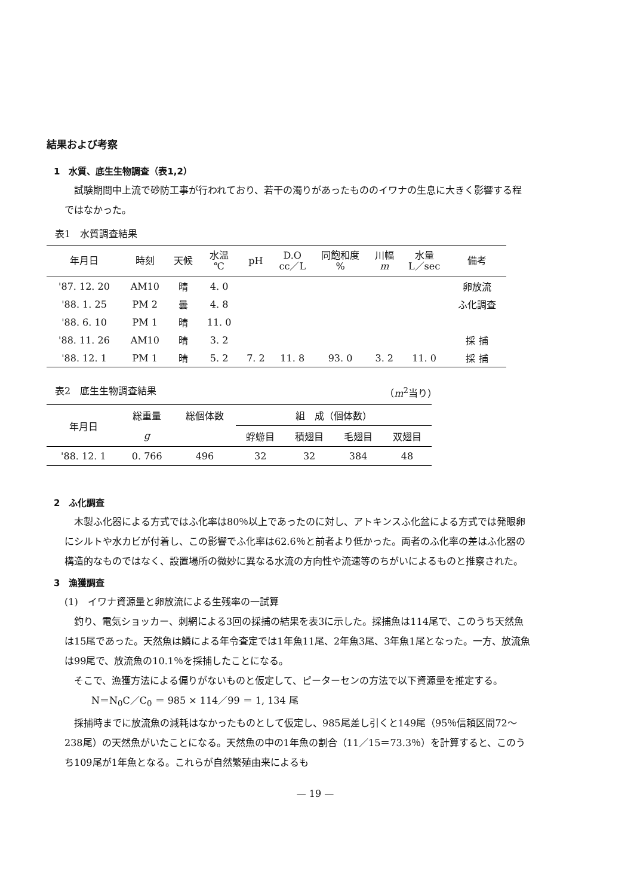結果および考察
1　水質、底生生物調査（表1,2）
試験期間中上流で砂防工事が行われており、若干の濁りがあったもののイワナの生息に大きく影響する程ではなかった。
表1　水質調査結果
| 年月日 | 時刻 | 天候 | 水温 ℃ | pH | D.O cc／L | 同飽和度 % | 川幅 m | 水量 L／sec | 備考 |
| --- | --- | --- | --- | --- | --- | --- | --- | --- | --- |
| '87. 12. 20 | AM10 | 晴 | 4. 0 | | | | | | 卵放流 |
| '88. 1. 25 | PM 2 | 曇 | 4. 8 | | | | | | ふ化調査 |
| '88. 6. 10 | PM 1 | 晴 | 11. 0 | | | | | | |
| '88. 11. 26 | AM10 | 晴 | 3. 2 | | | | | | 採 捕 |
| '88. 12. 1 | PM 1 | 晴 | 5. 2 | 7. 2 | 11. 8 | 93. 0 | 3. 2 | 11. 0 | 採 捕 |
表2　底生生物調査結果 （m<sup>2</sup>当り）
| 年月日 | 総重量 | 総個体数 | 組 成（個体数） | | | |
| --- | --- | --- | --- | --- | --- | --- |
| | g | | 蜉蝣目 | 積翅目 | 毛翅目 | 双翅目 |
| '88. 12. 1 | 0. 766 | 496 | 32 | 32 | 384 | 48 |
2　ふ化調査
木製ふ化器による方式ではふ化率は80％以上であったのに対し、アトキンスふ化盆による方式では発眼卵にシルトや水カビが付着し、この影響でふ化率は62.6％と前者より低かった。両者のふ化率の差はふ化器の構造的なものではなく、設置場所の微妙に異なる水流の方向性や流速等のちがいによるものと推察された。
3　漁獲調査
(1)　イワナ資源量と卵放流による生残率の一試算
釣り、電気ショッカー、刺網による3回の採捕の結果を表3に示した。採捕魚は114尾で、このうち天然魚は15尾であった。天然魚は鱗による年令査定では1年魚11尾、2年魚3尾、3年魚1尾となった。一方、放流魚は99尾で、放流魚の10.1％を採捕したことになる。
そこで、漁獲方法による偏りがないものと仮定して、ピーターセンの方法で以下資源量を推定する。
N＝N<sub>0</sub>C／C<sub>0</sub> ＝ 985 × 114／99 ＝ 1, 134 尾
採捕時までに放流魚の減耗はなかったものとして仮定し、985尾差し引くと149尾（95％信頼区間72〜238尾）の天然魚がいたことになる。天然魚の中の1年魚の割合（11／15＝73.3％）を計算すると、このうち109尾が1年魚となる。これらが自然繁殖由来によるも
— 19 —